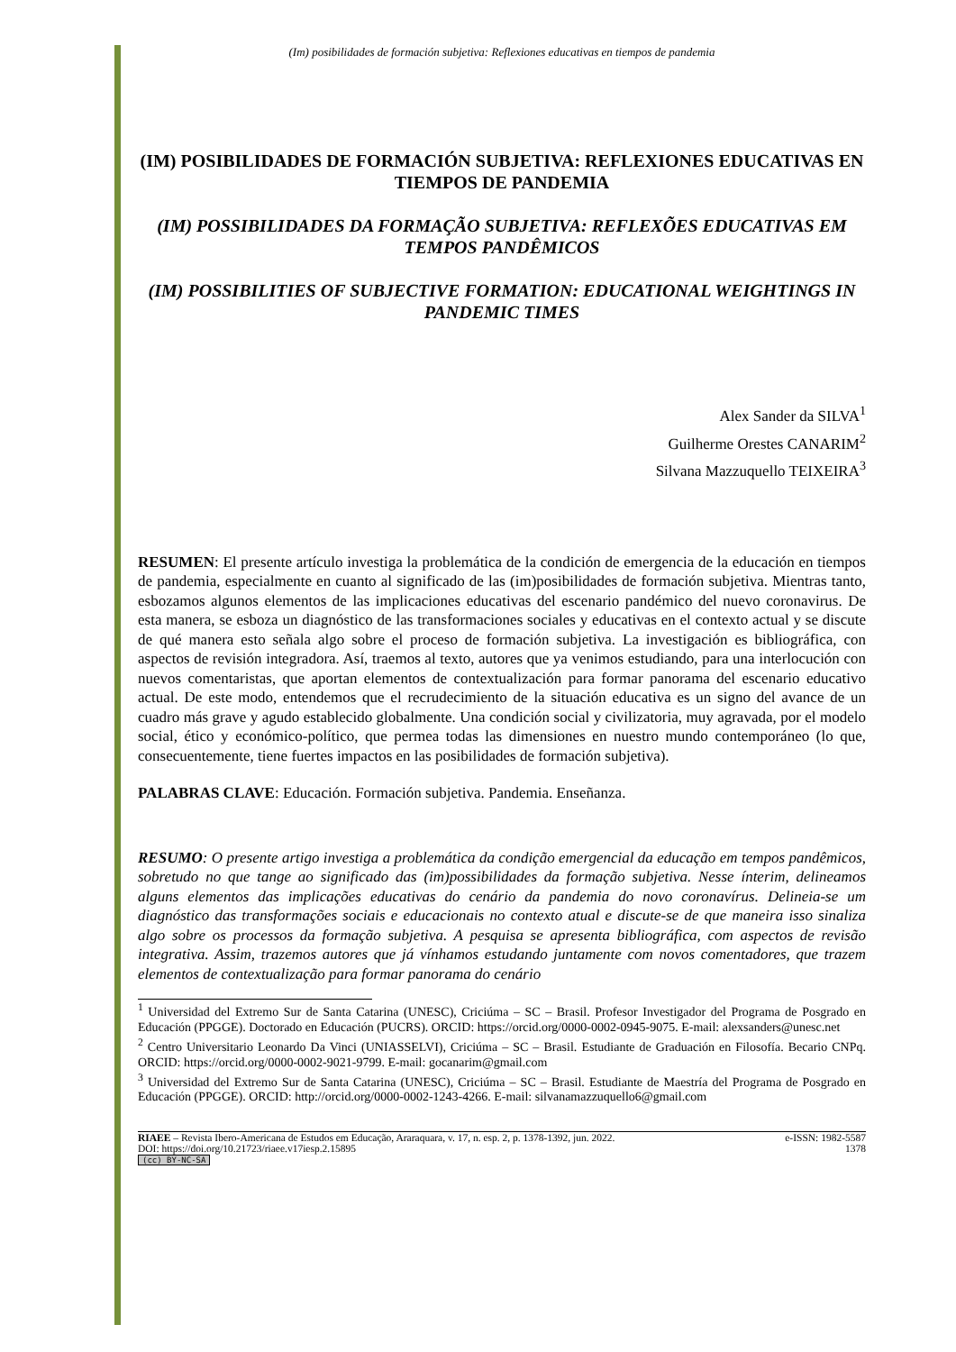(Im) posibilidades de formación subjetiva: Reflexiones educativas en tiempos de pandemia
(IM) POSIBILIDADES DE FORMACIÓN SUBJETIVA: REFLEXIONES EDUCATIVAS EN TIEMPOS DE PANDEMIA
(IM) POSSIBILIDADES DA FORMAÇÃO SUBJETIVA: REFLEXÕES EDUCATIVAS EM TEMPOS PANDÊMICOS
(IM) POSSIBILITIES OF SUBJECTIVE FORMATION: EDUCATIONAL WEIGHTINGS IN PANDEMIC TIMES
Alex Sander da SILVA<sup>1</sup>
Guilherme Orestes CANARIM<sup>2</sup>
Silvana Mazzuquello TEIXEIRA<sup>3</sup>
RESUMEN: El presente artículo investiga la problemática de la condición de emergencia de la educación en tiempos de pandemia, especialmente en cuanto al significado de las (im)posibilidades de formación subjetiva. Mientras tanto, esbozamos algunos elementos de las implicaciones educativas del escenario pandémico del nuevo coronavirus. De esta manera, se esboza un diagnóstico de las transformaciones sociales y educativas en el contexto actual y se discute de qué manera esto señala algo sobre el proceso de formación subjetiva. La investigación es bibliográfica, con aspectos de revisión integradora. Así, traemos al texto, autores que ya venimos estudiando, para una interlocución con nuevos comentaristas, que aportan elementos de contextualización para formar panorama del escenario educativo actual. De este modo, entendemos que el recrudecimiento de la situación educativa es un signo del avance de un cuadro más grave y agudo establecido globalmente. Una condición social y civilizatoria, muy agravada, por el modelo social, ético y económico-político, que permea todas las dimensiones en nuestro mundo contemporáneo (lo que, consecuentemente, tiene fuertes impactos en las posibilidades de formación subjetiva).
PALABRAS CLAVE: Educación. Formación subjetiva. Pandemia. Enseñanza.
RESUMO: O presente artigo investiga a problemática da condição emergencial da educação em tempos pandêmicos, sobretudo no que tange ao significado das (im)possibilidades da formação subjetiva. Nesse ínterim, delineamos alguns elementos das implicações educativas do cenário da pandemia do novo coronavírus. Delineia-se um diagnóstico das transformações sociais e educacionais no contexto atual e discute-se de que maneira isso sinaliza algo sobre os processos da formação subjetiva. A pesquisa se apresenta bibliográfica, com aspectos de revisão integrativa. Assim, trazemos autores que já vínhamos estudando juntamente com novos comentadores, que trazem elementos de contextualização para formar panorama do cenário
<sup>1</sup> Universidad del Extremo Sur de Santa Catarina (UNESC), Criciúma – SC – Brasil. Profesor Investigador del Programa de Posgrado en Educación (PPGGE). Doctorado en Educación (PUCRS). ORCID: https://orcid.org/0000-0002-0945-9075. E-mail: alexsanders@unesc.net
<sup>2</sup> Centro Universitario Leonardo Da Vinci (UNIASSELVI), Criciúma – SC – Brasil. Estudiante de Graduación en Filosofía. Becario CNPq. ORCID: https://orcid.org/0000-0002-9021-9799. E-mail: gocanarim@gmail.com
<sup>3</sup> Universidad del Extremo Sur de Santa Catarina (UNESC), Criciúma – SC – Brasil. Estudiante de Maestría del Programa de Posgrado en Educación (PPGGE). ORCID: http://orcid.org/0000-0002-1243-4266. E-mail: silvanamazzuquello6@gmail.com
RIAEE – Revista Ibero-Americana de Estudos em Educação, Araraquara, v. 17, n. esp. 2, p. 1378-1392, jun. 2022.
DOI: https://doi.org/10.21723/riaee.v17iesp.2.15895
(cc) BY-NC-SA
e-ISSN: 1982-5587
1378